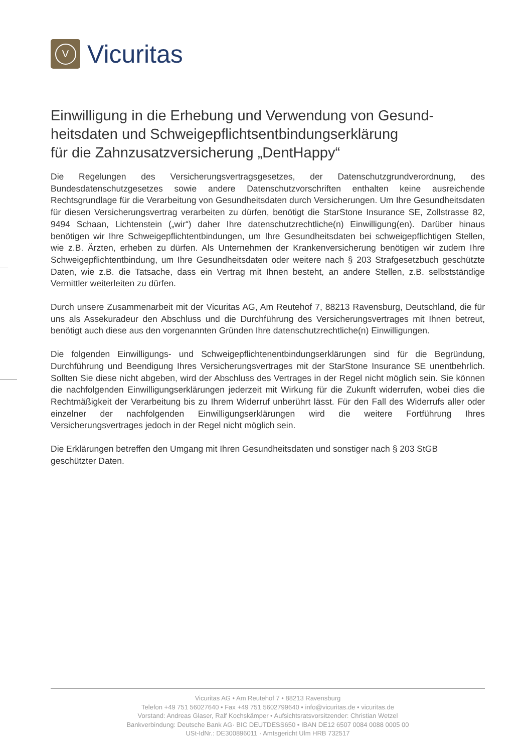V
Vicuritas
Einwilligung in die Erhebung und Verwendung von Gesund­heitsdaten und Schweigepflichtsentbindungserklärung
für die Zahnzusatzversicherung „DentHappy“
Die Regelungen des Versicherungsvertragsgesetzes, der Datenschutzgrundverordnung, des Bundesdatenschutzgesetzes sowie andere Datenschutzvorschriften enthalten keine ausreichen­de Rechtsgrundlage für die Verarbeitung von Gesundheitsdaten durch Versicherungen. Um Ihre Gesundheitsdaten für diesen Versicherungsvertrag verarbeiten zu dürfen, benötigt die StarSto­ne Insurance SE, Zollstrasse 82, 9494 Schaan, Lichtenstein („wir“) daher Ihre datenschutzrecht­liche(n) Einwilligung(en). Darüber hinaus benötigen wir Ihre Schweigepflichtentbindungen, um Ihre Gesundheitsdaten bei schweigepflichtigen Stellen, wie z.B. Ärzten, erheben zu dürfen. Als Unternehmen der Krankenversicherung benötigen wir zudem Ihre Schweigepflichtentbindung, um Ihre Gesundheitsdaten oder weitere nach § 203 Strafgesetzbuch geschützte Daten, wie z.B. die Tatsache, dass ein Vertrag mit Ihnen besteht, an andere Stellen, z.B. selbstständige Vermittler weiterleiten zu dürfen.
Durch unsere Zusammenarbeit mit der Vicuritas AG, Am Reutehof 7, 88213 Ravensburg, Deutsch­land, die für uns als Assekuradeur den Abschluss und die Durchführung des Versicherungsver­trages mit Ihnen betreut, benötigt auch diese aus den vorgenannten Gründen Ihre datenschutz­rechtliche(n) Einwilligungen.
Die folgenden Einwilligungs- und Schweigepflichtenentbindungserklärungen sind für die Be­gründung, Durchführung und Beendigung Ihres Versicherungsvertrages mit der StarStone Insu­rance SE unentbehrlich. Sollten Sie diese nicht abgeben, wird der Abschluss des Vertrages in der Regel nicht möglich sein. Sie können die nachfolgenden Einwilligungserklärungen jederzeit mit Wirkung für die Zukunft widerrufen, wobei dies die Rechtmäßigkeit der Verarbeitung bis zu Ihrem Widerruf unberührt lässt. Für den Fall des Widerrufs aller oder einzelner der nachfolgenden Ein­willigungserklärungen wird die weitere Fortführung Ihres Versicherungsvertrages jedoch in der Regel nicht möglich sein.
Die Erklärungen betreffen den Umgang mit Ihren Gesundheitsdaten und sonstiger nach § 203 StGB geschützter Daten.
Vicuritas AG • Am Reutehof 7 • 88213 Ravensburg
Telefon +49 751 56027640 • Fax +49 751 5602799640 • info@vicuritas.de • vicuritas.de
Vorstand: Andreas Glaser, Ralf Kochskämper • Aufsichtsratsvorsitzender: Christian Wetzel
Bankverbindung: Deutsche Bank AG· BIC DEUTDESS650 • IBAN DE12 6507 0084 0088 0005 00
USt-IdNr.: DE300896011 · Amtsgericht Ulm HRB 732517